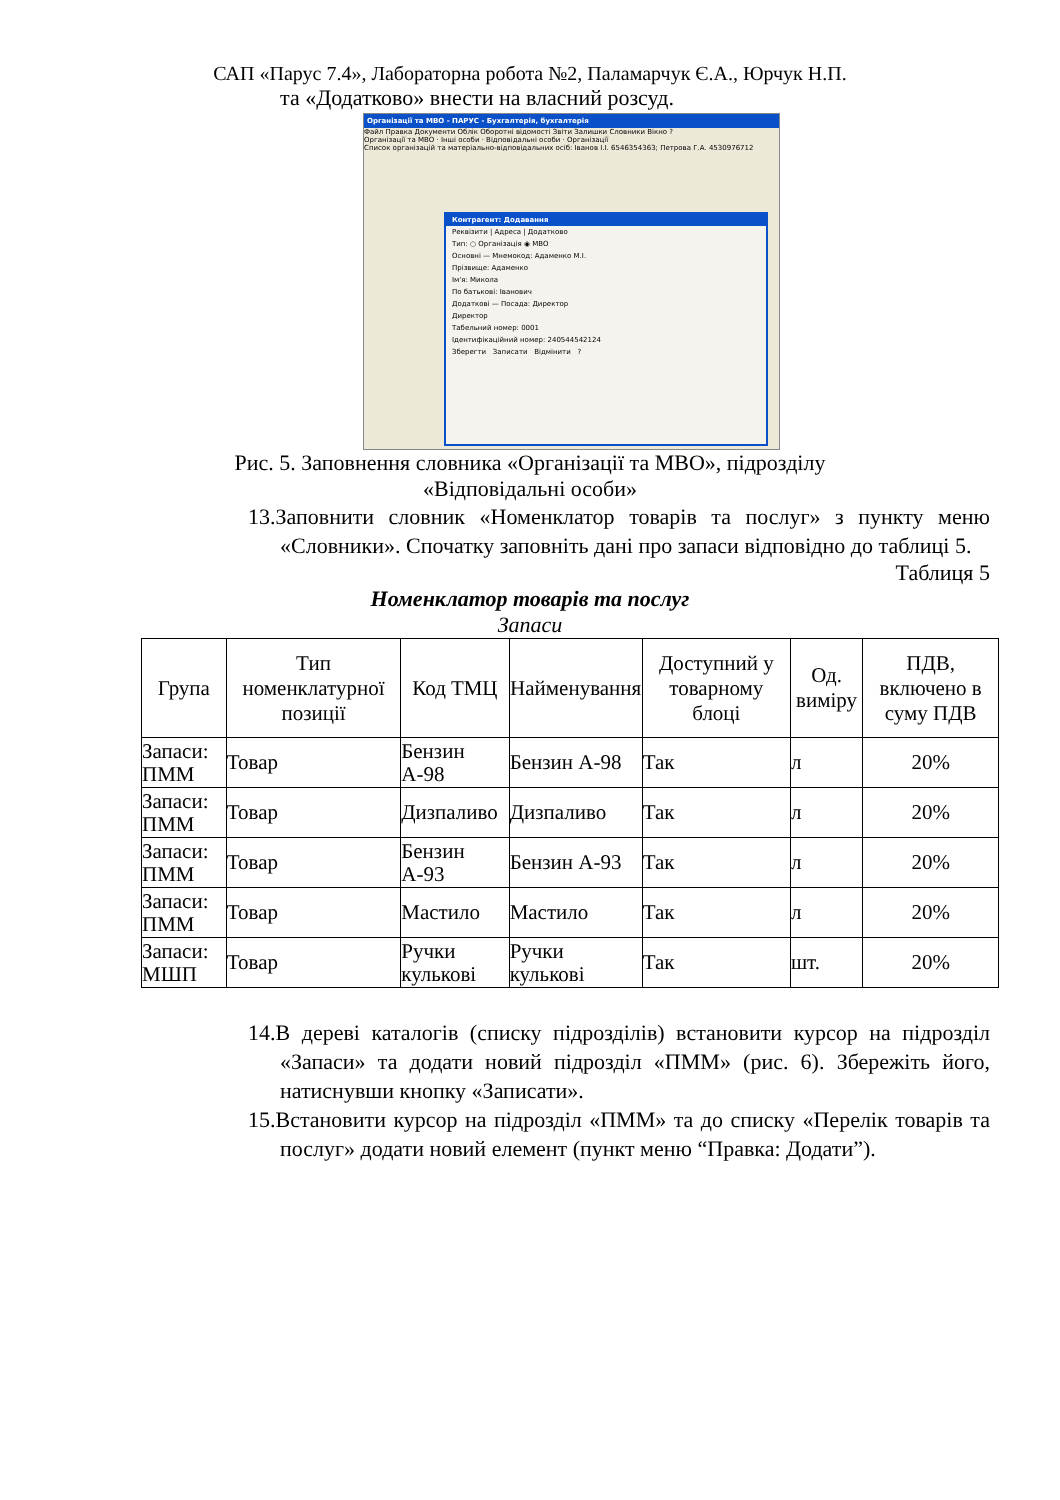САП «Парус 7.4», Лабораторна робота №2, Паламарчук Є.А., Юрчук Н.П.
та «Додатково» внести на власний розсуд.
Організації та МВО - ПАРУС - Бухгалтерія, бухгалтерія
Файл Правка Документи Облік Оборотні відомості Звіти Залишки Словники Вікно ?
Організації та МВО · Інші особи · Відповідальні особи · Організації
Список організацій та матеріально-відповідальних осіб: Іванов І.І. 6546354363; Петрова Г.А. 4530976712
Контрагент: Додавання
Реквізити | Адреса | Додатково
Тип: ○ Організація ◉ МВО
Основні — Мнемокод: Адаменко М.І.
Прізвище: Адаменко
Ім'я: Микола
По батькові: Іванович
Додаткові — Посада: Директор
Директор
Табельний номер: 0001
Ідентифікаційний номер: 240544542124
Зберегти Записати Відмінити ?
Рис. 5. Заповнення словника «Організації та МВО», підрозділу
«Відповідальні особи»
13.Заповнити словник «Номенклатор товарів та послуг» з пункту меню «Словники». Спочатку заповніть дані про запаси відповідно до таблиці 5.
Таблиця 5
Номенклатор товарів та послуг
Запаси
| Група | Тип номенклатурної позиції | Код ТМЦ | Найменування | Доступний у товарному блоці | Од. виміру | ПДВ, включено в суму ПДВ |
| --- | --- | --- | --- | --- | --- | --- |
| Запаси: ПММ | Товар | Бензин А-98 | Бензин А-98 | Так | л | 20% |
| Запаси: ПММ | Товар | Дизпаливо | Дизпаливо | Так | л | 20% |
| Запаси: ПММ | Товар | Бензин А-93 | Бензин А-93 | Так | л | 20% |
| Запаси: ПММ | Товар | Мастило | Мастило | Так | л | 20% |
| Запаси: МШП | Товар | Ручки кулькові | Ручки кулькові | Так | шт. | 20% |
14.В дереві каталогів (списку підрозділів) встановити курсор на підрозділ «Запаси» та додати новий підрозділ «ПММ» (рис. 6). Збережіть його, натиснувши кнопку «Записати».
15.Встановити курсор на підрозділ «ПММ» та до списку «Перелік товарів та послуг» додати новий елемент (пункт меню “Правка: Додати”).